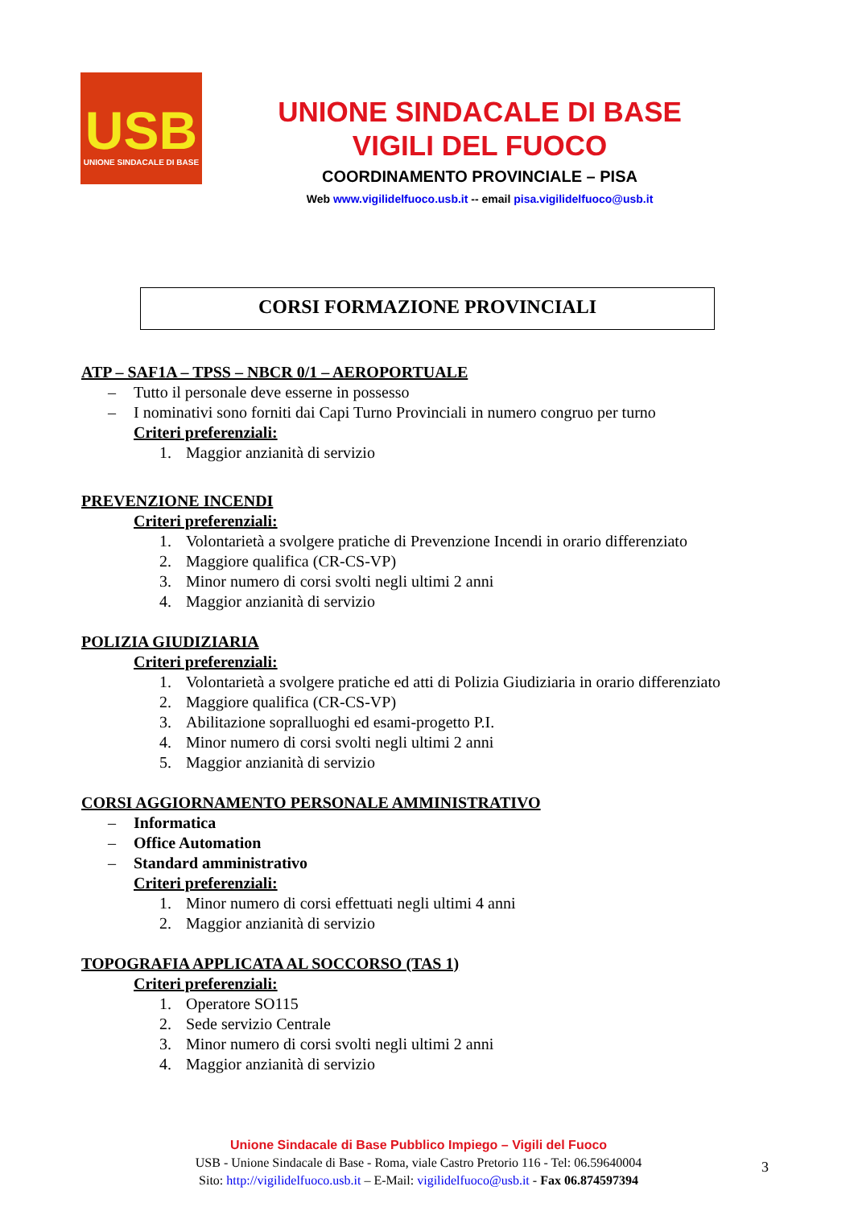USB
UNIONE SINDACALE DI BASE
UNIONE SINDACALE DI BASE
VIGILI DEL FUOCO
COORDINAMENTO PROVINCIALE – PISA
Web www.vigilidelfuoco.usb.it -- email pisa.vigilidelfuoco@usb.it
CORSI FORMAZIONE PROVINCIALI
ATP – SAF1A – TPSS – NBCR 0/1 – AEROPORTUALE
– Tutto il personale deve esserne in possesso
– I nominativi sono forniti dai Capi Turno Provinciali in numero congruo per turno
Criteri preferenziali:
1. Maggior anzianità di servizio
PREVENZIONE INCENDI
Criteri preferenziali:
1. Volontarietà a svolgere pratiche di Prevenzione Incendi in orario differenziato
2. Maggiore qualifica (CR-CS-VP)
3. Minor numero di corsi svolti negli ultimi 2 anni
4. Maggior anzianità di servizio
POLIZIA GIUDIZIARIA
Criteri preferenziali:
1. Volontarietà a svolgere pratiche ed atti di Polizia Giudiziaria in orario differenziato
2. Maggiore qualifica (CR-CS-VP)
3. Abilitazione sopralluoghi ed esami-progetto P.I.
4. Minor numero di corsi svolti negli ultimi 2 anni
5. Maggior anzianità di servizio
CORSI AGGIORNAMENTO PERSONALE AMMINISTRATIVO
– Informatica
– Office Automation
– Standard amministrativo
Criteri preferenziali:
1. Minor numero di corsi effettuati negli ultimi 4 anni
2. Maggior anzianità di servizio
TOPOGRAFIA APPLICATA AL SOCCORSO (TAS 1)
Criteri preferenziali:
1. Operatore SO115
2. Sede servizio Centrale
3. Minor numero di corsi svolti negli ultimi 2 anni
4. Maggior anzianità di servizio
Unione Sindacale di Base Pubblico Impiego – Vigili del Fuoco
USB - Unione Sindacale di Base - Roma, viale Castro Pretorio 116 - Tel: 06.59640004
Sito: http://vigilidelfuoco.usb.it – E-Mail: vigilidelfuoco@usb.it - Fax 06.874597394
3